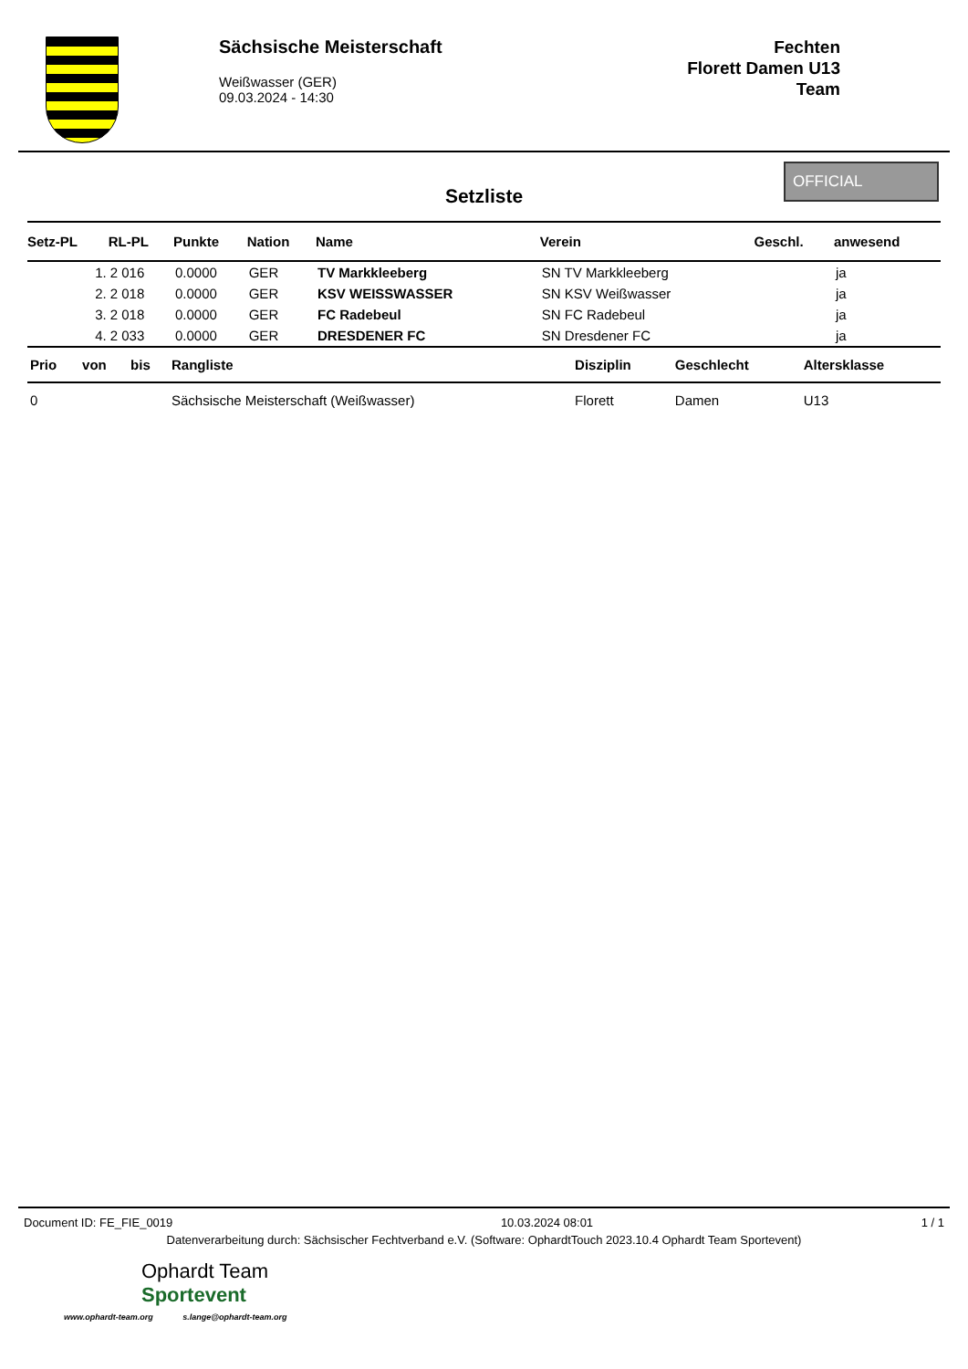Sächsische Meisterschaft
Weißwasser (GER)
09.03.2024 - 14:30
Fechten
Florett Damen U13
Team
Setzliste
OFFICIAL
| Setz-PL | RL-PL | Punkte | Nation | Name | Verein | Geschl. | anwesend |
| --- | --- | --- | --- | --- | --- | --- | --- |
| 1. | 2 016 | 0.0000 | GER | TV Markkleeberg | SN TV Markkleeberg | | ja |
| 2. | 2 018 | 0.0000 | GER | KSV WEISSWASSER | SN KSV Weißwasser | | ja |
| 3. | 2 018 | 0.0000 | GER | FC Radebeul | SN FC Radebeul | | ja |
| 4. | 2 033 | 0.0000 | GER | DRESDENER FC | SN Dresdener FC | | ja |
| Prio | von | bis | Rangliste | Disziplin | Geschlecht | Altersklasse |
| --- | --- | --- | --- | --- | --- | --- |
| 0 | | | Sächsische Meisterschaft (Weißwasser) | Florett | Damen | U13 |
Document ID: FE_FIE_0019 10.03.2024 08:01 1 / 1
Datenverarbeitung durch: Sächsischer Fechtverband e.V. (Software: OphardtTouch 2023.10.4 Ophardt Team Sportevent)
Ophardt Team
Sportevent
www.ophardt-team.org s.lange@ophardt-team.org